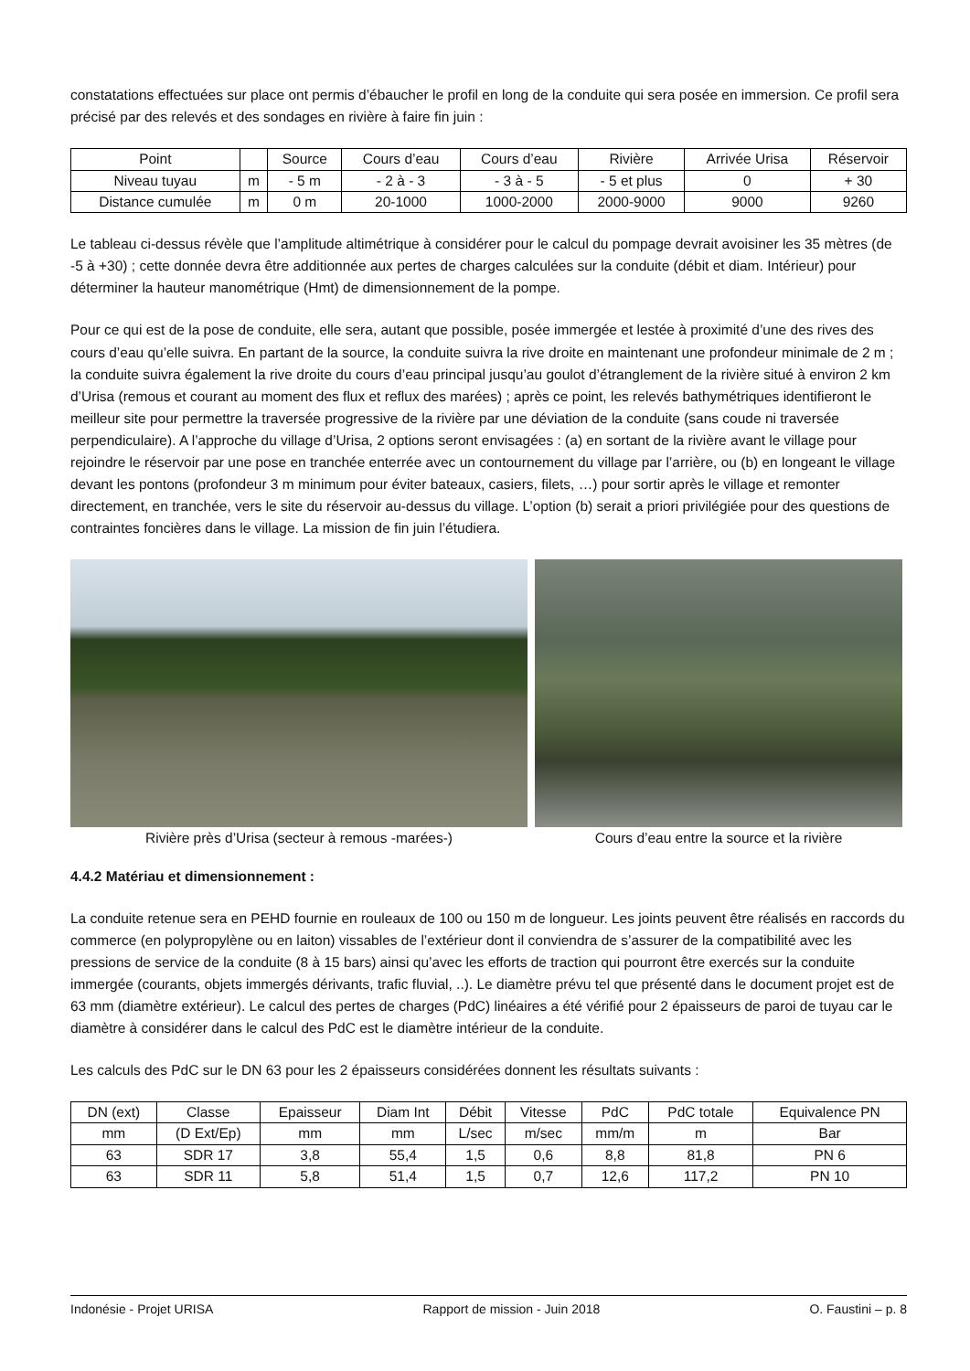constatations effectuées sur place ont permis d’ébaucher le profil en long de la conduite qui sera posée en immersion. Ce profil sera précisé par des relevés et des sondages en rivière à faire fin juin :
| Point | | Source | Cours d’eau | Cours d’eau | Rivière | Arrivée Urisa | Réservoir |
| Niveau tuyau | m | - 5 m | - 2 à - 3 | - 3 à - 5 | - 5 et plus | 0 | + 30 |
| Distance cumulée | m | 0 m | 20-1000 | 1000-2000 | 2000-9000 | 9000 | 9260 |
Le tableau ci-dessus révèle que l’amplitude altimétrique à considérer pour le calcul du pompage devrait avoisiner les 35 mètres (de -5 à +30) ; cette donnée devra être additionnée aux pertes de charges calculées sur la conduite (débit et diam. Intérieur) pour déterminer la hauteur manométrique (Hmt) de dimensionnement de la pompe.
Pour ce qui est de la pose de conduite, elle sera, autant que possible, posée immergée et lestée à proximité d’une des rives des cours d’eau qu’elle suivra. En partant de la source, la conduite suivra la rive droite en maintenant une profondeur minimale de 2 m ; la conduite suivra également la rive droite du cours d’eau principal jusqu’au goulot d’étranglement de la rivière situé à environ 2 km d’Urisa (remous et courant au moment des flux et reflux des marées) ; après ce point, les relevés bathymétriques identifieront le meilleur site pour permettre la traversée progressive de la rivière par une déviation de la conduite (sans coude ni traversée perpendiculaire). A l’approche du village d’Urisa, 2 options seront envisagées : (a) en sortant de la rivière avant le village pour rejoindre le réservoir par une pose en tranchée enterrée avec un contournement du village par l’arrière, ou (b) en longeant le village devant les pontons (profondeur 3 m minimum pour éviter bateaux, casiers, filets, …) pour sortir après le village et remonter directement, en tranchée, vers le site du réservoir au-dessus du village. L’option (b) serait a priori privilégiée pour des questions de contraintes foncières dans le village. La mission de fin juin l’étudiera.
Rivière près d’Urisa (secteur à remous -marées-)
Cours d’eau entre la source et la rivière
4.4.2 Matériau et dimensionnement :
La conduite retenue sera en PEHD fournie en rouleaux de 100 ou 150 m de longueur. Les joints peuvent être réalisés en raccords du commerce (en polypropylène ou en laiton) vissables de l’extérieur dont il conviendra de s’assurer de la compatibilité avec les pressions de service de la conduite (8 à 15 bars) ainsi qu’avec les efforts de traction qui pourront être exercés sur la conduite immergée (courants, objets immergés dérivants, trafic fluvial, ..). Le diamètre prévu tel que présenté dans le document projet est de 63 mm (diamètre extérieur). Le calcul des pertes de charges (PdC) linéaires a été vérifié pour 2 épaisseurs de paroi de tuyau car le diamètre à considérer dans le calcul des PdC est le diamètre intérieur de la conduite.
Les calculs des PdC sur le DN 63 pour les 2 épaisseurs considérées donnent les résultats suivants :
| DN (ext) | Classe | Epaisseur | Diam Int | Débit | Vitesse | PdC | PdC totale | Equivalence PN |
| mm | (D Ext/Ep) | mm | mm | L/sec | m/sec | mm/m | m | Bar |
| 63 | SDR 17 | 3,8 | 55,4 | 1,5 | 0,6 | 8,8 | 81,8 | PN 6 |
| 63 | SDR 11 | 5,8 | 51,4 | 1,5 | 0,7 | 12,6 | 117,2 | PN 10 |
Indonésie - Projet URISA Rapport de mission - Juin 2018 O. Faustini – p. 8